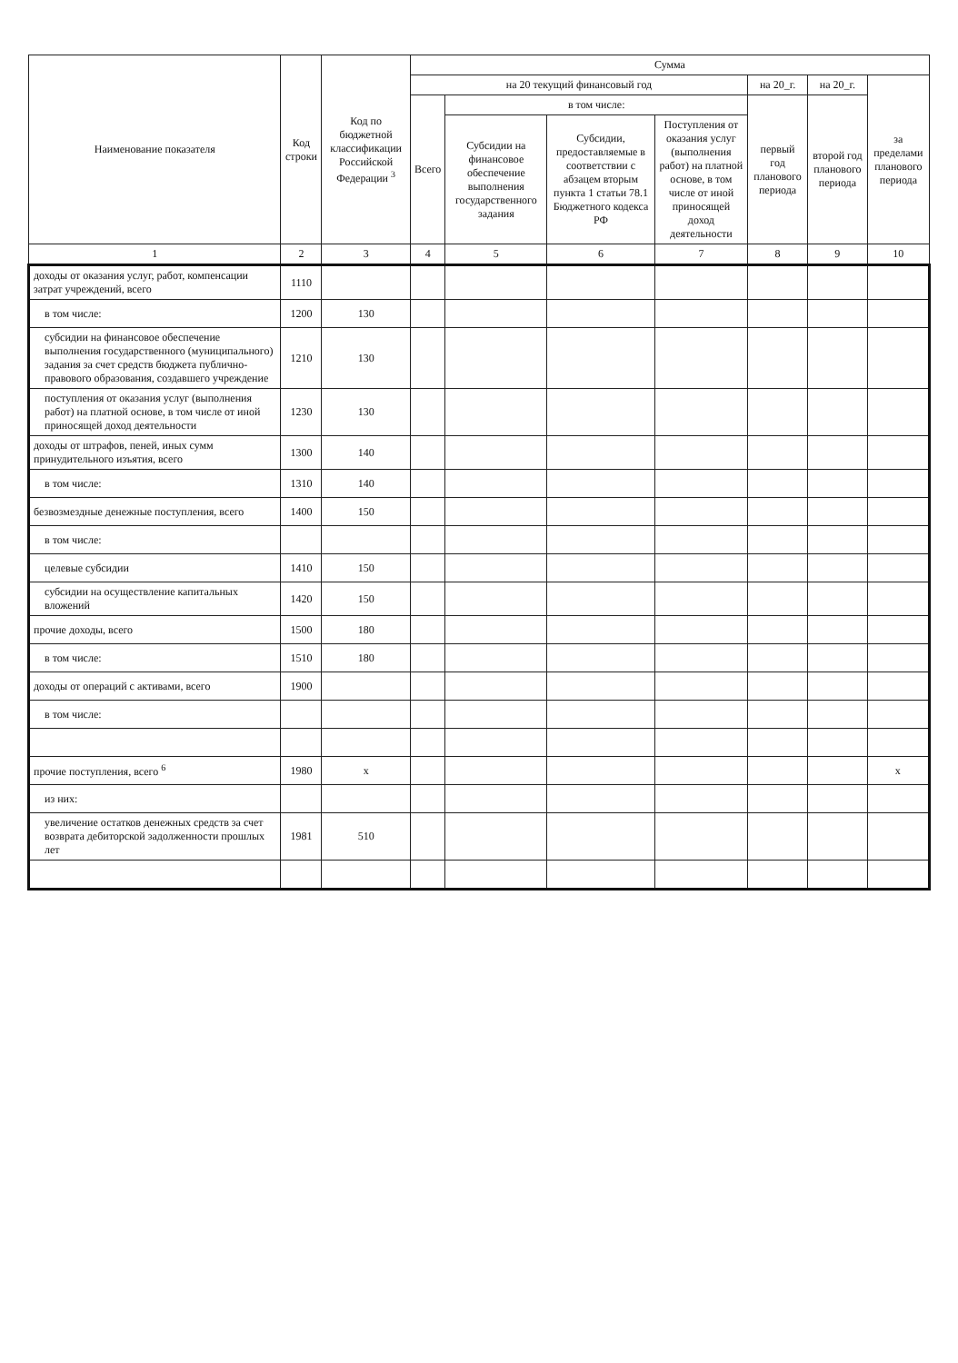| Наименование показателя | Код строки | Код по бюджетной классификации Российской Федерации <sup>3</sup> | Сумма | | | | | | |
| --- | --- | --- | --- | --- | --- | --- | --- | --- | --- |
| | | | на 20 текущий финансовый год | | | | на 20_г. | на 20_г. | за пределами планового периода |
| | | | Всего | в том числе: | | | первый год планового периода | второй год планового периода | |
| | | | | Субсидии на финансовое обеспечение выполнения государственного задания | Субсидии, предоставляемые в соответствии с абзацем вторым пункта 1 статьи 78.1 Бюджетного кодекса РФ | Поступления от оказания услуг (выполнения работ) на платной основе, в том числе от иной приносящей доход деятельности | | | |
| 1 | 2 | 3 | 4 | 5 | 6 | 7 | 8 | 9 | 10 |
| доходы от оказания услуг, работ, компенсации затрат учреждений, всего | 1110 | | | | | | | | |
| в том числе: | 1200 | 130 | | | | | | | |
| субсидии на финансовое обеспечение выполнения государственного (муниципального) задания за счет средств бюджета публично-правового образования, создавшего учреждение | 1210 | 130 | | | | | | | |
| поступления от оказания услуг (выполнения работ) на платной основе, в том числе от иной приносящей доход деятельности | 1230 | 130 | | | | | | | |
| доходы от штрафов, пеней, иных сумм принудительного изъятия, всего | 1300 | 140 | | | | | | | |
| в том числе: | 1310 | 140 | | | | | | | |
| безвозмездные денежные поступления, всего | 1400 | 150 | | | | | | | |
| в том числе: | | | | | | | | | |
| целевые субсидии | 1410 | 150 | | | | | | | |
| субсидии на осуществление капитальных вложений | 1420 | 150 | | | | | | | |
| прочие доходы, всего | 1500 | 180 | | | | | | | |
| в том числе: | 1510 | 180 | | | | | | | |
| доходы от операций с активами, всего | 1900 | | | | | | | | |
| в том числе: | | | | | | | | | |
| прочие поступления, всего <sup>6</sup> | 1980 | x | | | | | | | x |
| из них: | | | | | | | | | |
| увеличение остатков денежных средств за счет возврата дебиторской задолженности прошлых лет | 1981 | 510 | | | | | | | |